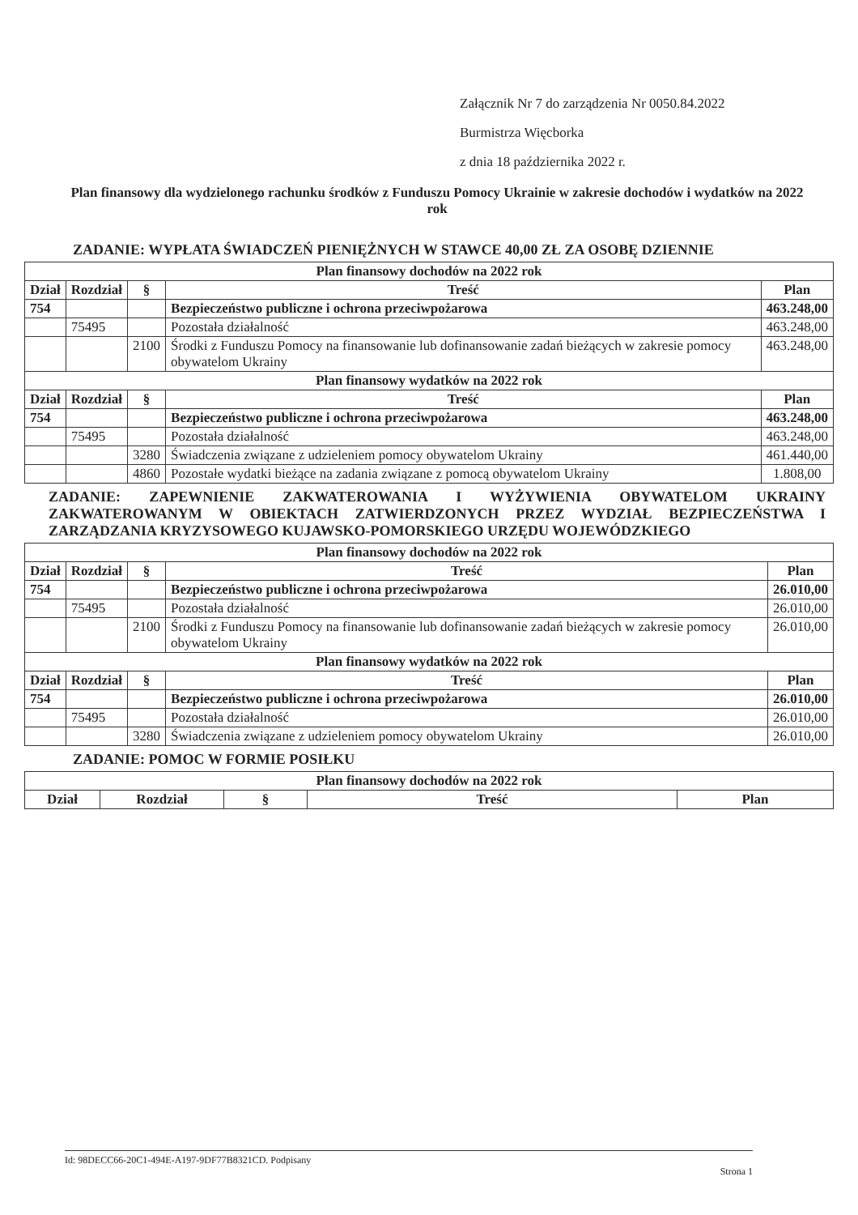Załącznik Nr 7 do zarządzenia Nr 0050.84.2022
Burmistrza Więcborka
z dnia 18 października 2022 r.
Plan finansowy dla wydzielonego rachunku środków z Funduszu Pomocy Ukrainie w zakresie dochodów i wydatków na 2022 rok
ZADANIE: WYPŁATA ŚWIADCZEŃ PIENIĘŻNYCH W STAWCE 40,00 ZŁ ZA OSOBĘ DZIENNIE
| Plan finansowy dochodów na 2022 rok | | | | |
| --- | --- | --- | --- | --- |
| Dział | Rozdział | § | Treść | Plan |
| 754 | | | Bezpieczeństwo publiczne i ochrona przeciwpożarowa | 463.248,00 |
| | 75495 | | Pozostała działalność | 463.248,00 |
| | | 2100 | Środki z Funduszu Pomocy na finansowanie lub dofinansowanie zadań bieżących w zakresie pomocy obywatelom Ukrainy | 463.248,00 |
| Plan finansowy wydatków na 2022 rok | | | | |
| Dział | Rozdział | § | Treść | Plan |
| 754 | | | Bezpieczeństwo publiczne i ochrona przeciwpożarowa | 463.248,00 |
| | 75495 | | Pozostała działalność | 463.248,00 |
| | | 3280 | Świadczenia związane z udzieleniem pomocy obywatelom Ukrainy | 461.440,00 |
| | | 4860 | Pozostałe wydatki bieżące na zadania związane z pomocą obywatelom Ukrainy | 1.808,00 |
ZADANIE: ZAPEWNIENIE ZAKWATEROWANIA I WYŻYWIENIA OBYWATELOM UKRAINY ZAKWATEROWANYM W OBIEKTACH ZATWIERDZONYCH PRZEZ WYDZIAŁ BEZPIECZEŃSTWA I ZARZĄDZANIA KRYZYSOWEGO KUJAWSKO-POMORSKIEGO URZĘDU WOJEWÓDZKIEGO
| Plan finansowy dochodów na 2022 rok | | | | |
| --- | --- | --- | --- | --- |
| Dział | Rozdział | § | Treść | Plan |
| 754 | | | Bezpieczeństwo publiczne i ochrona przeciwpożarowa | 26.010,00 |
| | 75495 | | Pozostała działalność | 26.010,00 |
| | | 2100 | Środki z Funduszu Pomocy na finansowanie lub dofinansowanie zadań bieżących w zakresie pomocy obywatelom Ukrainy | 26.010,00 |
| Plan finansowy wydatków na 2022 rok | | | | |
| Dział | Rozdział | § | Treść | Plan |
| 754 | | | Bezpieczeństwo publiczne i ochrona przeciwpożarowa | 26.010,00 |
| | 75495 | | Pozostała działalność | 26.010,00 |
| | | 3280 | Świadczenia związane z udzieleniem pomocy obywatelom Ukrainy | 26.010,00 |
ZADANIE: POMOC W FORMIE POSIŁKU
| Plan finansowy dochodów na 2022 rok | | | | |
| --- | --- | --- | --- | --- |
| Dział | Rozdział | § | Treść | Plan |
Id: 98DECC66-20C1-494E-A197-9DF77B8321CD. Podpisany Strona 1